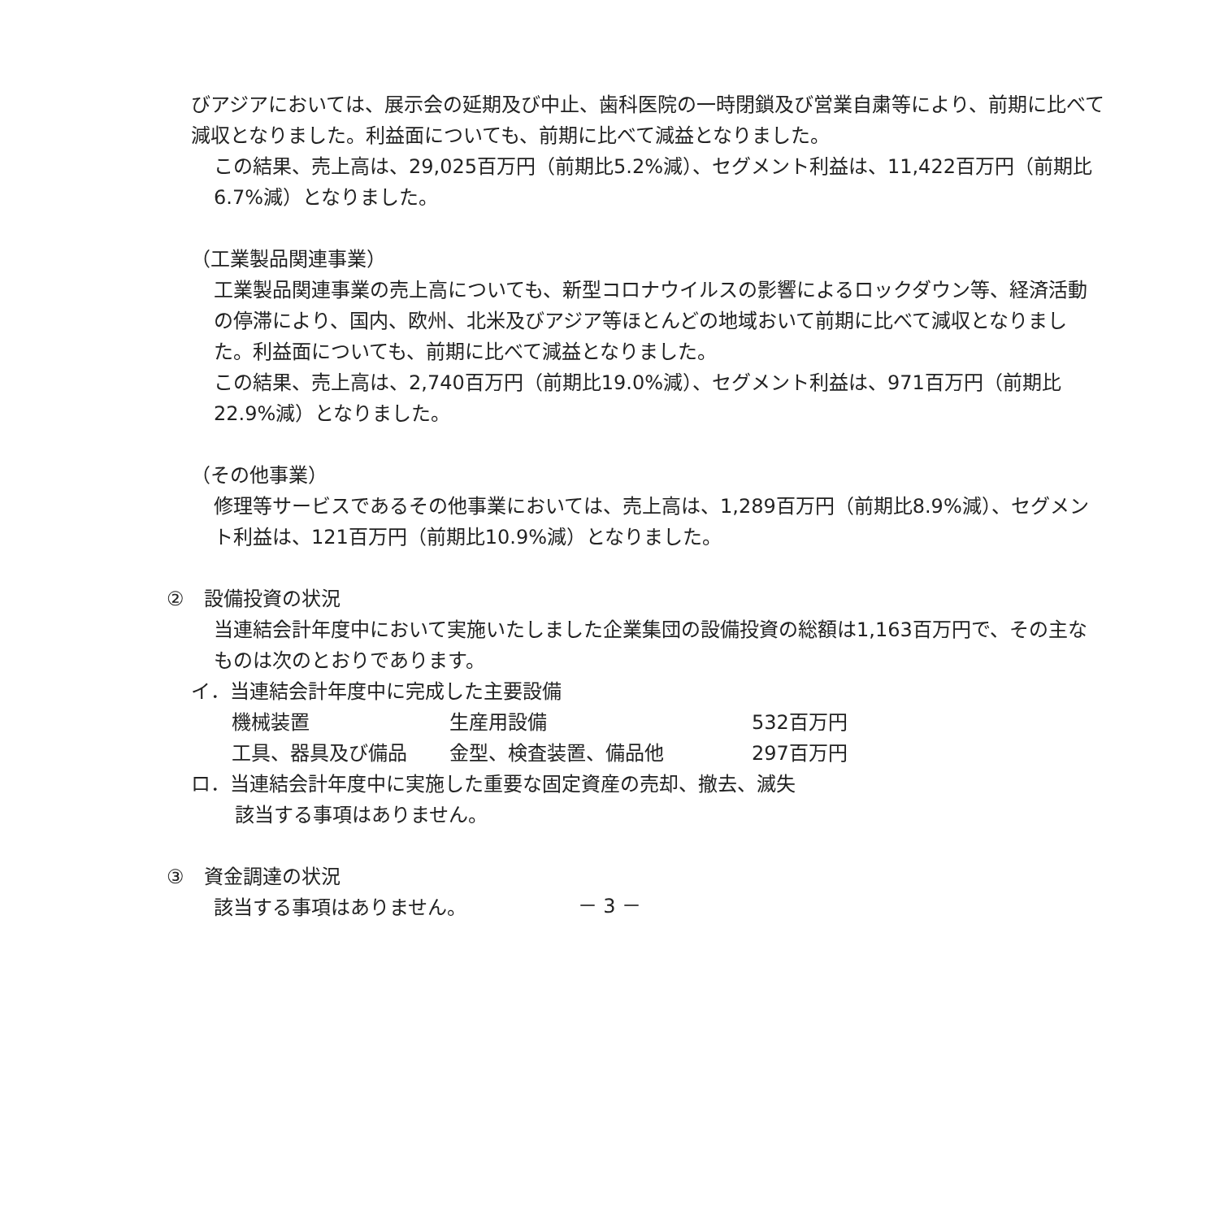びアジアにおいては、展示会の延期及び中止、歯科医院の一時閉鎖及び営業自粛等により、前期に比べて減収となりました。利益面についても、前期に比べて減益となりました。
この結果、売上高は、29,025百万円（前期比5.2%減）、セグメント利益は、11,422百万円（前期比6.7%減）となりました。
（工業製品関連事業）
工業製品関連事業の売上高についても、新型コロナウイルスの影響によるロックダウン等、経済活動の停滞により、国内、欧州、北米及びアジア等ほとんどの地域おいて前期に比べて減収となりました。利益面についても、前期に比べて減益となりました。
この結果、売上高は、2,740百万円（前期比19.0%減）、セグメント利益は、971百万円（前期比22.9%減）となりました。
（その他事業）
修理等サービスであるその他事業においては、売上高は、1,289百万円（前期比8.9%減）、セグメント利益は、121百万円（前期比10.9%減）となりました。
②　設備投資の状況
当連結会計年度中において実施いたしました企業集団の設備投資の総額は1,163百万円で、その主なものは次のとおりであります。
イ．当連結会計年度中に完成した主要設備
| 機械装置 | 生産用設備 | 532百万円 |
| 工具、器具及び備品 | 金型、検査装置、備品他 | 297百万円 |
ロ．当連結会計年度中に実施した重要な固定資産の売却、撤去、滅失
該当する事項はありません。
③　資金調達の状況
該当する事項はありません。
－ 3 －